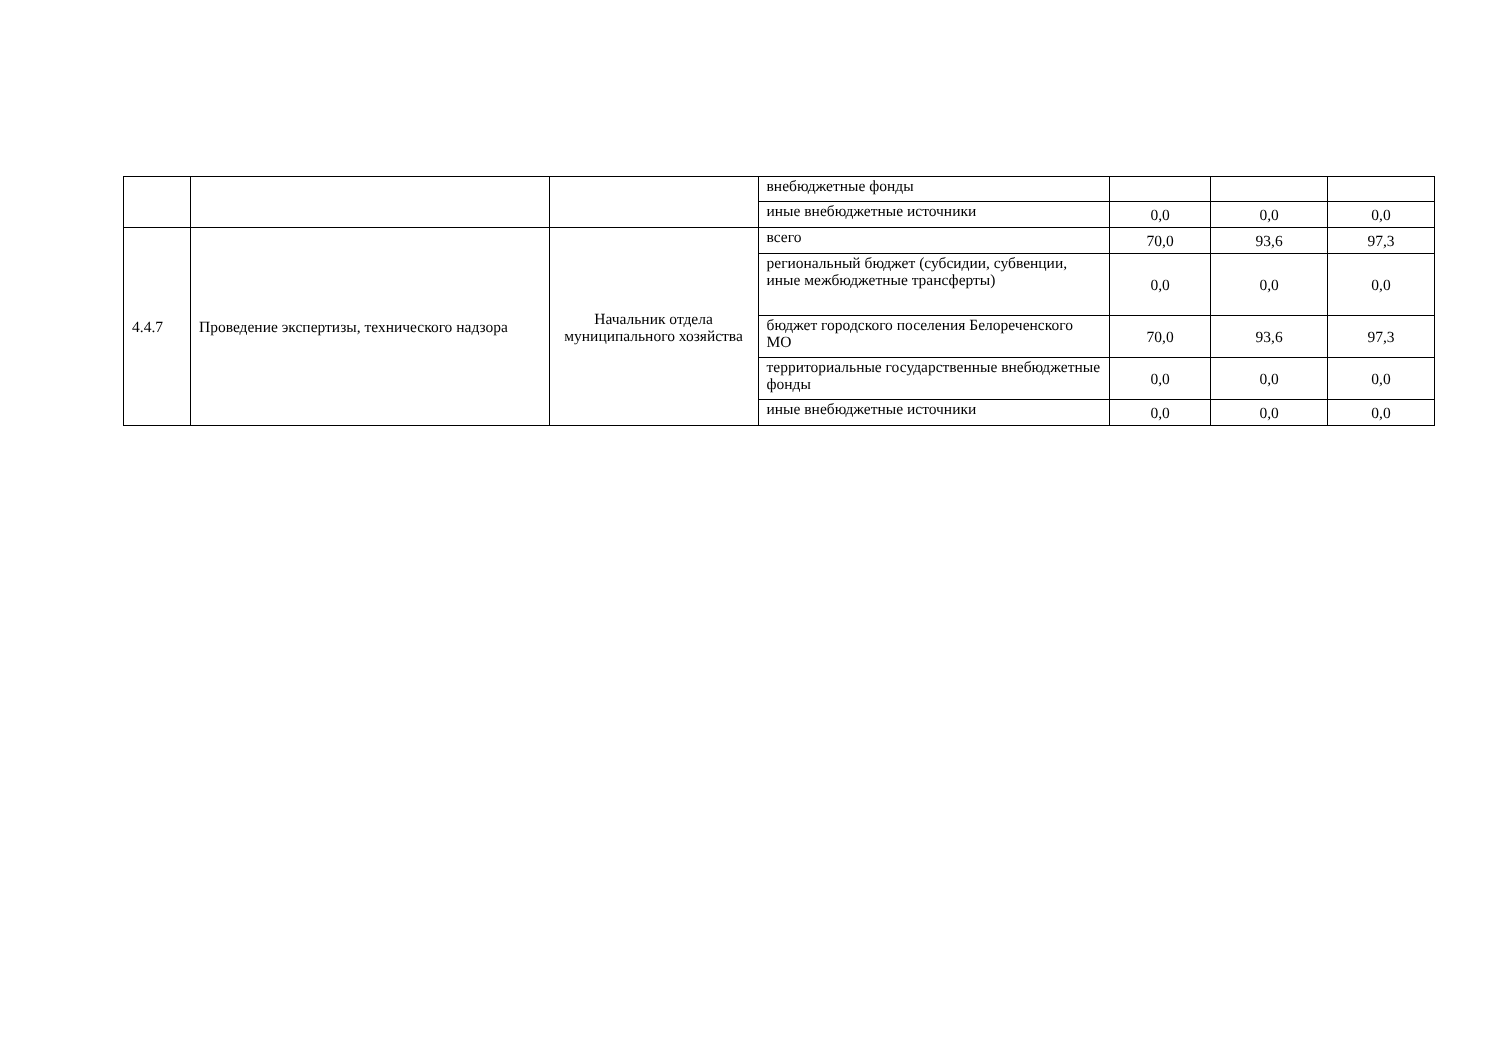| | | | внебюджетные фонды | | | |
| | | | иные внебюджетные источники | 0,0 | 0,0 | 0,0 |
| 4.4.7 | Проведение экспертизы, технического надзора | Начальник отдела муниципального хозяйства | всего | 70,0 | 93,6 | 97,3 |
| | | | региональный бюджет (субсидии, субвенции, иные межбюджетные трансферты) | 0,0 | 0,0 | 0,0 |
| | | | бюджет городского поселения Белореченского МО | 70,0 | 93,6 | 97,3 |
| | | | территориальные государственные внебюджетные фонды | 0,0 | 0,0 | 0,0 |
| | | | иные внебюджетные источники | 0,0 | 0,0 | 0,0 |